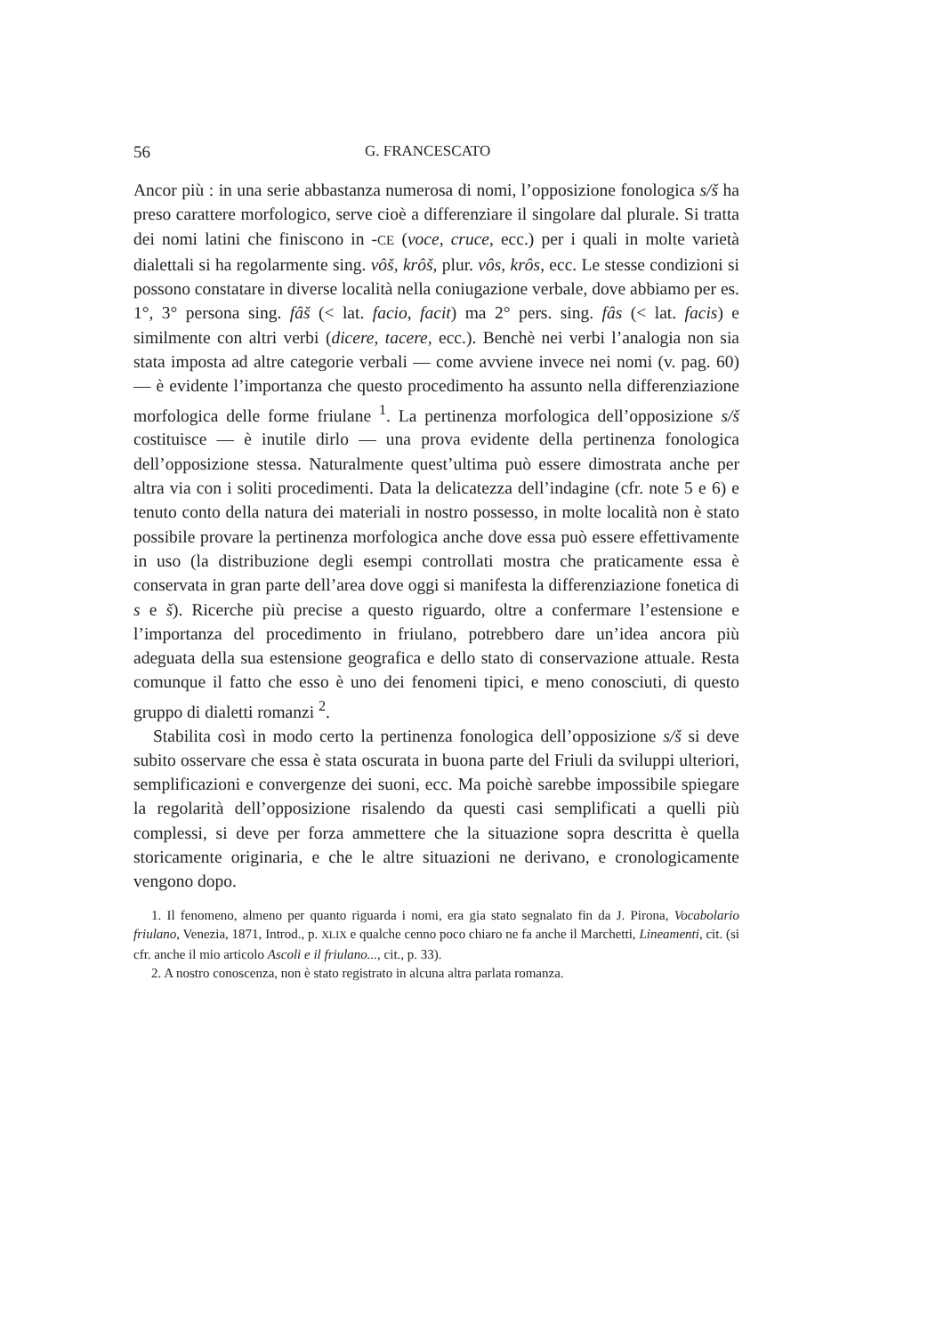56 G. FRANCESCATO
Ancor più : in una serie abbastanza numerosa di nomi, l’opposizione fonologica s/š ha preso carattere morfologico, serve cioè a differenziare il singolare dal plurale. Si tratta dei nomi latini che finiscono in -CE (voce, cruce, ecc.) per i quali in molte varietà dialettali si ha regolarmente sing. vôš, krôš, plur. vôs, krôs, ecc. Le stesse condizioni si possono constatare in diverse località nella coniugazione verbale, dove abbiamo per es. 1°, 3° persona sing. fâš (< lat. facio, facit) ma 2° pers. sing. fâs (< lat. facis) e similmente con altri verbi (dicere, tacere, ecc.). Benchè nei verbi l’analogia non sia stata imposta ad altre categorie verbali — come avviene invece nei nomi (v. pag. 60) — è evidente l’importanza che questo procedimento ha assunto nella differenziazione morfologica delle forme friulane <sup>1</sup>. La pertinenza morfologica dell’opposizione s/š costituisce — è inutile dirlo — una prova evidente della pertinenza fonologica dell’opposizione stessa. Naturalmente quest’ultima può essere dimostrata anche per altra via con i soliti procedimenti. Data la delicatezza dell’indagine (cfr. note 5 e 6) e tenuto conto della natura dei materiali in nostro possesso, in molte località non è stato possibile provare la pertinenza morfologica anche dove essa può essere effettivamente in uso (la distribuzione degli esempi controllati mostra che praticamente essa è conservata in gran parte dell’area dove oggi si manifesta la differenziazione fonetica di s e š). Ricerche più precise a questo riguardo, oltre a confermare l’estensione e l’importanza del procedimento in friulano, potrebbero dare un’idea ancora più adeguata della sua estensione geografica e dello stato di conservazione attuale. Resta comunque il fatto che esso è uno dei fenomeni tipici, e meno conosciuti, di questo gruppo di dialetti romanzi <sup>2</sup>.
Stabilita così in modo certo la pertinenza fonologica dell’opposizione s/š si deve subito osservare che essa è stata oscurata in buona parte del Friuli da sviluppi ulteriori, semplificazioni e convergenze dei suoni, ecc. Ma poichè sarebbe impossibile spiegare la regolarità dell’opposizione risalendo da questi casi semplificati a quelli più complessi, si deve per forza ammettere che la situazione sopra descritta è quella storicamente originaria, e che le altre situazioni ne derivano, e cronologicamente vengono dopo.
1. Il fenomeno, almeno per quanto riguarda i nomi, era gia stato segnalato fin da J. Pirona, Vocabolario friulano, Venezia, 1871, Introd., p. XLIX e qualche cenno poco chiaro ne fa anche il Marchetti, Lineamenti, cit. (si cfr. anche il mio articolo Ascoli e il friulano..., cit., p. 33).
2. A nostro conoscenza, non è stato registrato in alcuna altra parlata romanza.